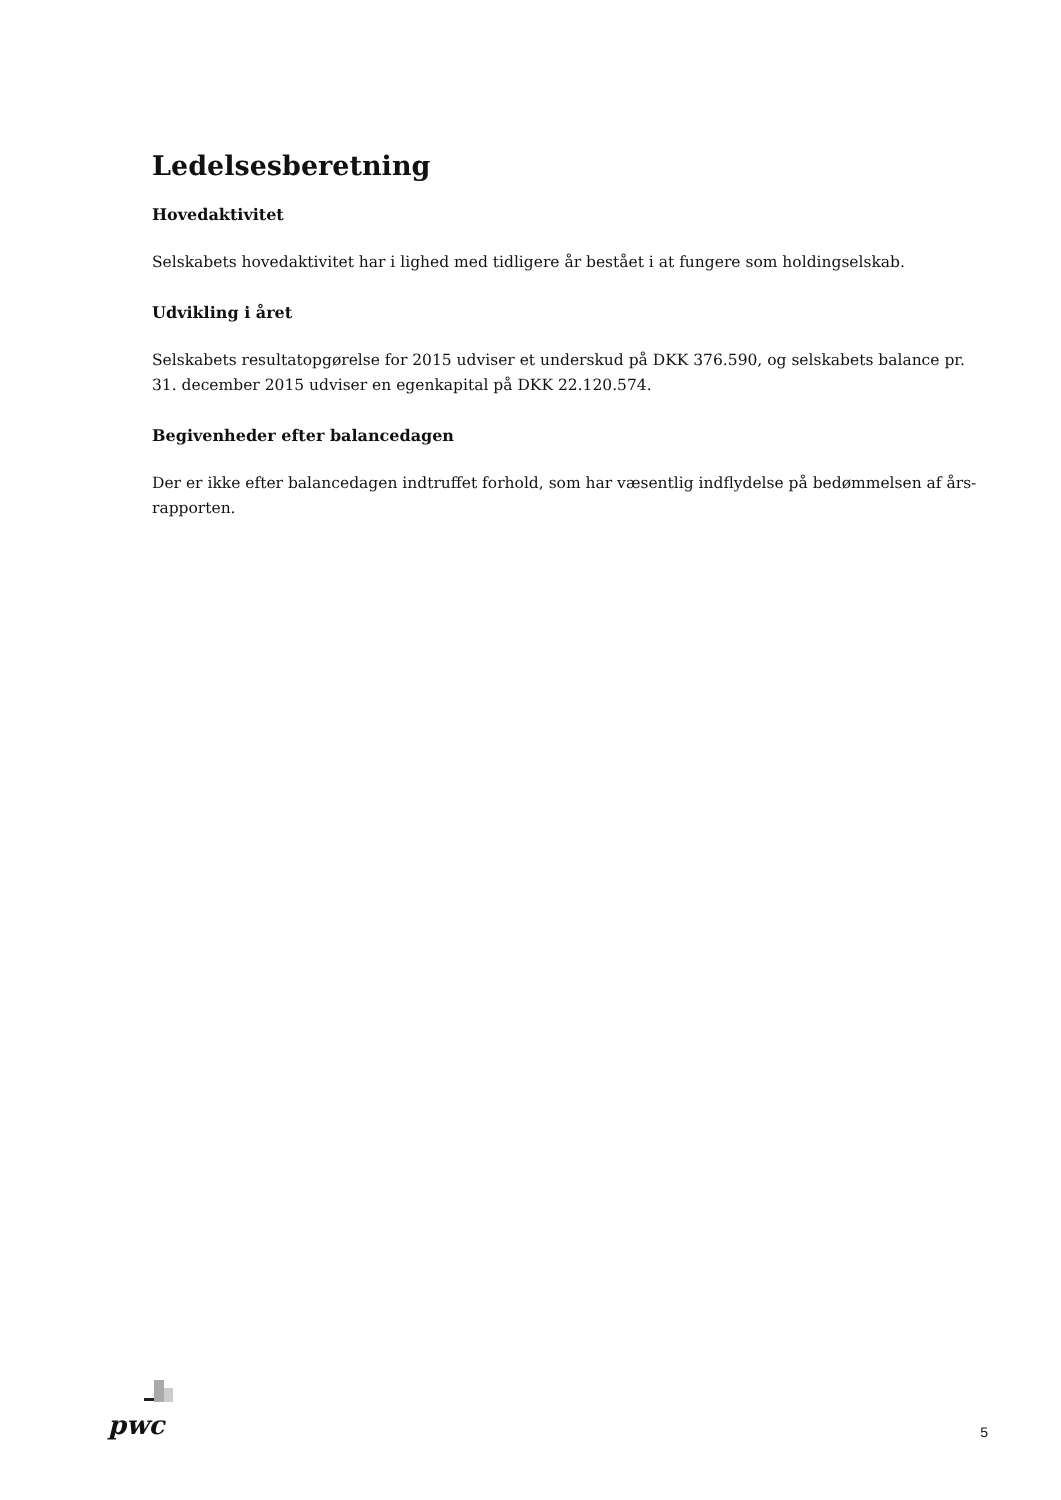Ledelsesberetning
Hovedaktivitet
Selskabets hovedaktivitet har i lighed med tidligere år bestået i at fungere som holdingselskab.
Udvikling i året
Selskabets resultatopgørelse for 2015 udviser et underskud på DKK 376.590, og selskabets balance pr. 31. december 2015 udviser en egenkapital på DKK 22.120.574.
Begivenheder efter balancedagen
Der er ikke efter balancedagen indtruffet forhold, som har væsentlig indflydelse på bedømmelsen af års-rapporten.
pwc
5